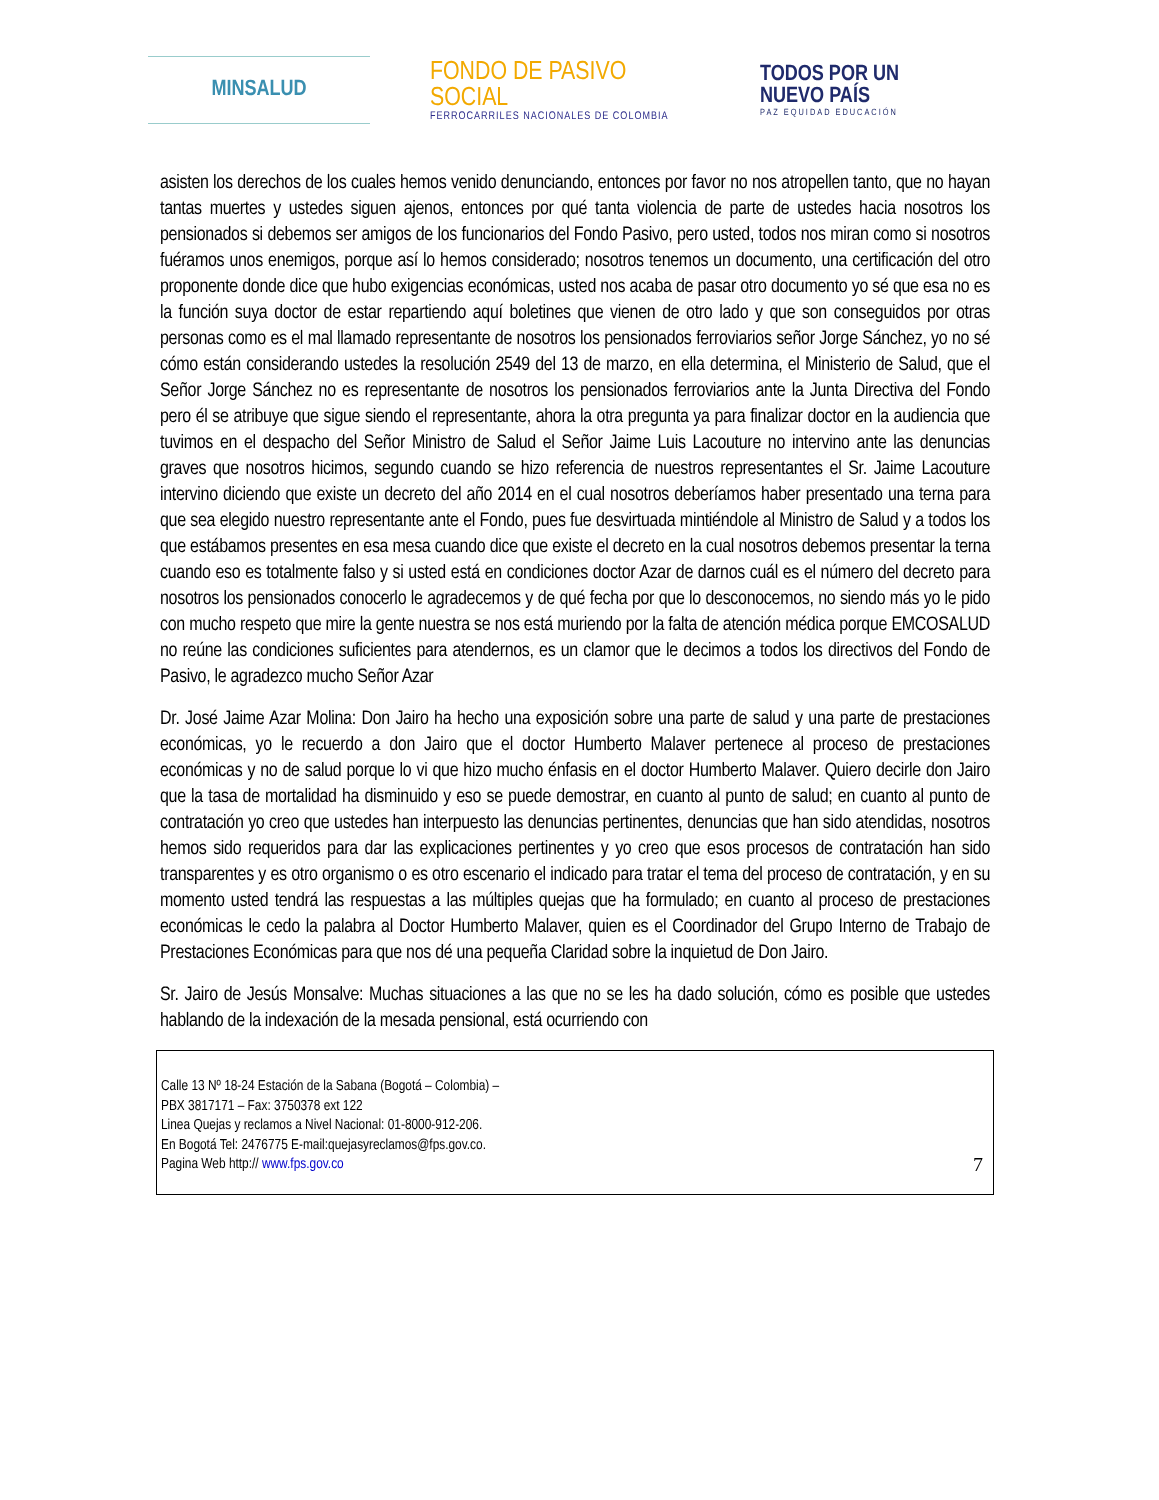MINSALUD
FONDO DE PASIVO SOCIAL
FERROCARRILES NACIONALES DE COLOMBIA
TODOS POR UN
NUEVO PAÍS
PAZ EQUIDAD EDUCACIÓN
asisten los derechos de los cuales hemos venido denunciando, entonces por favor no nos atropellen tanto, que no hayan tantas muertes y ustedes siguen ajenos, entonces por qué tanta violencia de parte de ustedes hacia nosotros los pensionados si debemos ser amigos de los funcionarios del Fondo Pasivo, pero usted, todos nos miran como si nosotros fuéramos unos enemigos, porque así lo hemos considerado; nosotros tenemos un documento, una certificación del otro proponente donde dice que hubo exigencias económicas, usted nos acaba de pasar otro documento yo sé que esa no es la función suya doctor de estar repartiendo aquí boletines que vienen de otro lado y que son conseguidos por otras personas como es el mal llamado representante de nosotros los pensionados ferroviarios señor Jorge Sánchez, yo no sé cómo están considerando ustedes la resolución 2549 del 13 de marzo, en ella determina, el Ministerio de Salud, que el Señor Jorge Sánchez no es representante de nosotros los pensionados ferroviarios ante la Junta Directiva del Fondo pero él se atribuye que sigue siendo el representante, ahora la otra pregunta ya para finalizar doctor en la audiencia que tuvimos en el despacho del Señor Ministro de Salud el Señor Jaime Luis Lacouture no intervino ante las denuncias graves que nosotros hicimos, segundo cuando se hizo referencia de nuestros representantes el Sr. Jaime Lacouture intervino diciendo que existe un decreto del año 2014 en el cual nosotros deberíamos haber presentado una terna para que sea elegido nuestro representante ante el Fondo, pues fue desvirtuada mintiéndole al Ministro de Salud y a todos los que estábamos presentes en esa mesa cuando dice que existe el decreto en la cual nosotros debemos presentar la terna cuando eso es totalmente falso y si usted está en condiciones doctor Azar de darnos cuál es el número del decreto para nosotros los pensionados conocerlo le agradecemos y de qué fecha por que lo desconocemos, no siendo más yo le pido con mucho respeto que mire la gente nuestra se nos está muriendo por la falta de atención médica porque EMCOSALUD no reúne las condiciones suficientes para atendernos, es un clamor que le decimos a todos los directivos del Fondo de Pasivo, le agradezco mucho Señor Azar
Dr. José Jaime Azar Molina: Don Jairo ha hecho una exposición sobre una parte de salud y una parte de prestaciones económicas, yo le recuerdo a don Jairo que el doctor Humberto Malaver pertenece al proceso de prestaciones económicas y no de salud porque lo vi que hizo mucho énfasis en el doctor Humberto Malaver. Quiero decirle don Jairo que la tasa de mortalidad ha disminuido y eso se puede demostrar, en cuanto al punto de salud; en cuanto al punto de contratación yo creo que ustedes han interpuesto las denuncias pertinentes, denuncias que han sido atendidas, nosotros hemos sido requeridos para dar las explicaciones pertinentes y yo creo que esos procesos de contratación han sido transparentes y es otro organismo o es otro escenario el indicado para tratar el tema del proceso de contratación, y en su momento usted tendrá las respuestas a las múltiples quejas que ha formulado; en cuanto al proceso de prestaciones económicas le cedo la palabra al Doctor Humberto Malaver, quien es el Coordinador del Grupo Interno de Trabajo de Prestaciones Económicas para que nos dé una pequeña Claridad sobre la inquietud de Don Jairo.
Sr. Jairo de Jesús Monsalve: Muchas situaciones a las que no se les ha dado solución, cómo es posible que ustedes hablando de la indexación de la mesada pensional, está ocurriendo con
Calle 13 Nº 18-24 Estación de la Sabana (Bogotá – Colombia) –
PBX 3817171 – Fax: 3750378 ext 122
Linea Quejas y reclamos a Nivel Nacional: 01-8000-912-206.
En Bogotá Tel: 2476775 E-mail:quejasyreclamos@fps.gov.co.
Pagina Web http:// www.fps.gov.co
7